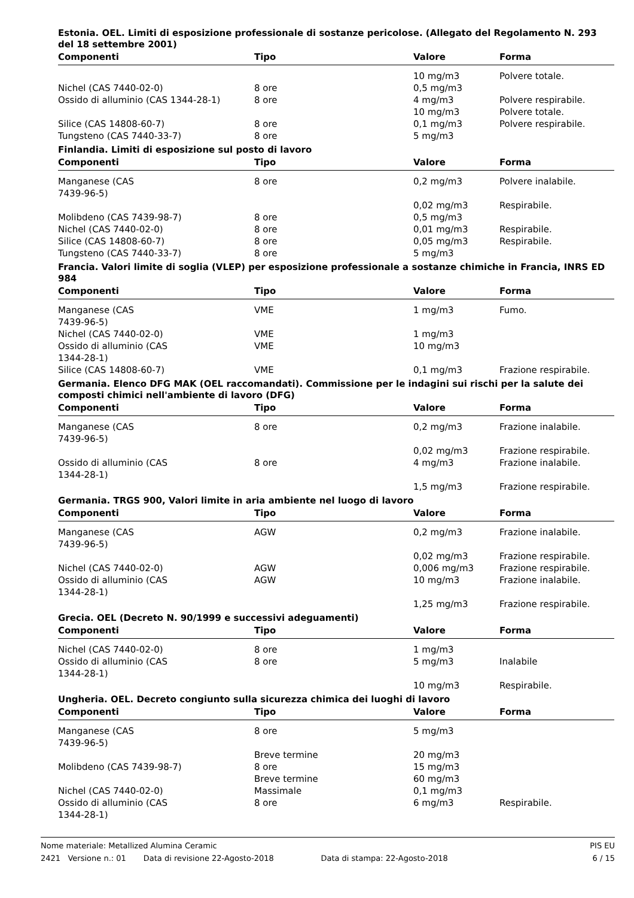Estonia. OEL. Limiti di esposizione professionale di sostanze pericolose. (Allegato del Regolamento N. 293 del 18 settembre 2001)
| Componenti | Tipo | Valore | Forma |
| --- | --- | --- | --- |
| | | 10 mg/m3 | Polvere totale. |
| Nichel (CAS 7440-02-0) | 8 ore | 0,5 mg/m3 | |
| Ossido di alluminio (CAS 1344-28-1) | 8 ore | 4 mg/m3 | Polvere respirabile. |
| | | 10 mg/m3 | Polvere totale. |
| Silice (CAS 14808-60-7) | 8 ore | 0,1 mg/m3 | Polvere respirabile. |
| Tungsteno (CAS 7440-33-7) | 8 ore | 5 mg/m3 | |
Finlandia. Limiti di esposizione sul posto di lavoro
| Componenti | Tipo | Valore | Forma |
| --- | --- | --- | --- |
| Manganese (CAS 7439-96-5) | 8 ore | 0,2 mg/m3 | Polvere inalabile. |
| | | 0,02 mg/m3 | Respirabile. |
| Molibdeno (CAS 7439-98-7) | 8 ore | 0,5 mg/m3 | |
| Nichel (CAS 7440-02-0) | 8 ore | 0,01 mg/m3 | Respirabile. |
| Silice (CAS 14808-60-7) | 8 ore | 0,05 mg/m3 | Respirabile. |
| Tungsteno (CAS 7440-33-7) | 8 ore | 5 mg/m3 | |
Francia. Valori limite di soglia (VLEP) per esposizione professionale a sostanze chimiche in Francia, INRS ED 984
| Componenti | Tipo | Valore | Forma |
| --- | --- | --- | --- |
| Manganese (CAS 7439-96-5) | VME | 1 mg/m3 | Fumo. |
| Nichel (CAS 7440-02-0) | VME | 1 mg/m3 | |
| Ossido di alluminio (CAS 1344-28-1) | VME | 10 mg/m3 | |
| Silice (CAS 14808-60-7) | VME | 0,1 mg/m3 | Frazione respirabile. |
Germania. Elenco DFG MAK (OEL raccomandati). Commissione per le indagini sui rischi per la salute dei composti chimici nell'ambiente di lavoro (DFG)
| Componenti | Tipo | Valore | Forma |
| --- | --- | --- | --- |
| Manganese (CAS 7439-96-5) | 8 ore | 0,2 mg/m3 | Frazione inalabile. |
| | | 0,02 mg/m3 | Frazione respirabile. |
| Ossido di alluminio (CAS 1344-28-1) | 8 ore | 4 mg/m3 | Frazione inalabile. |
| | | 1,5 mg/m3 | Frazione respirabile. |
Germania. TRGS 900, Valori limite in aria ambiente nel luogo di lavoro
| Componenti | Tipo | Valore | Forma |
| --- | --- | --- | --- |
| Manganese (CAS 7439-96-5) | AGW | 0,2 mg/m3 | Frazione inalabile. |
| | | 0,02 mg/m3 | Frazione respirabile. |
| Nichel (CAS 7440-02-0) | AGW | 0,006 mg/m3 | Frazione respirabile. |
| Ossido di alluminio (CAS 1344-28-1) | AGW | 10 mg/m3 | Frazione inalabile. |
| | | 1,25 mg/m3 | Frazione respirabile. |
Grecia. OEL (Decreto N. 90/1999 e successivi adeguamenti)
| Componenti | Tipo | Valore | Forma |
| --- | --- | --- | --- |
| Nichel (CAS 7440-02-0) | 8 ore | 1 mg/m3 | |
| Ossido di alluminio (CAS 1344-28-1) | 8 ore | 5 mg/m3 | Inalabile |
| | | 10 mg/m3 | Respirabile. |
Ungheria. OEL. Decreto congiunto sulla sicurezza chimica dei luoghi di lavoro
| Componenti | Tipo | Valore | Forma |
| --- | --- | --- | --- |
| Manganese (CAS 7439-96-5) | 8 ore | 5 mg/m3 | |
| | Breve termine | 20 mg/m3 | |
| Molibdeno (CAS 7439-98-7) | 8 ore | 15 mg/m3 | |
| | Breve termine | 60 mg/m3 | |
| Nichel (CAS 7440-02-0) | Massimale | 0,1 mg/m3 | |
| Ossido di alluminio (CAS 1344-28-1) | 8 ore | 6 mg/m3 | Respirabile. |
Nome materiale: Metallized Alumina Ceramic PIS EU
2421 Versione n.: 01 Data di revisione 22-Agosto-2018 Data di stampa: 22-Agosto-2018 6 / 15